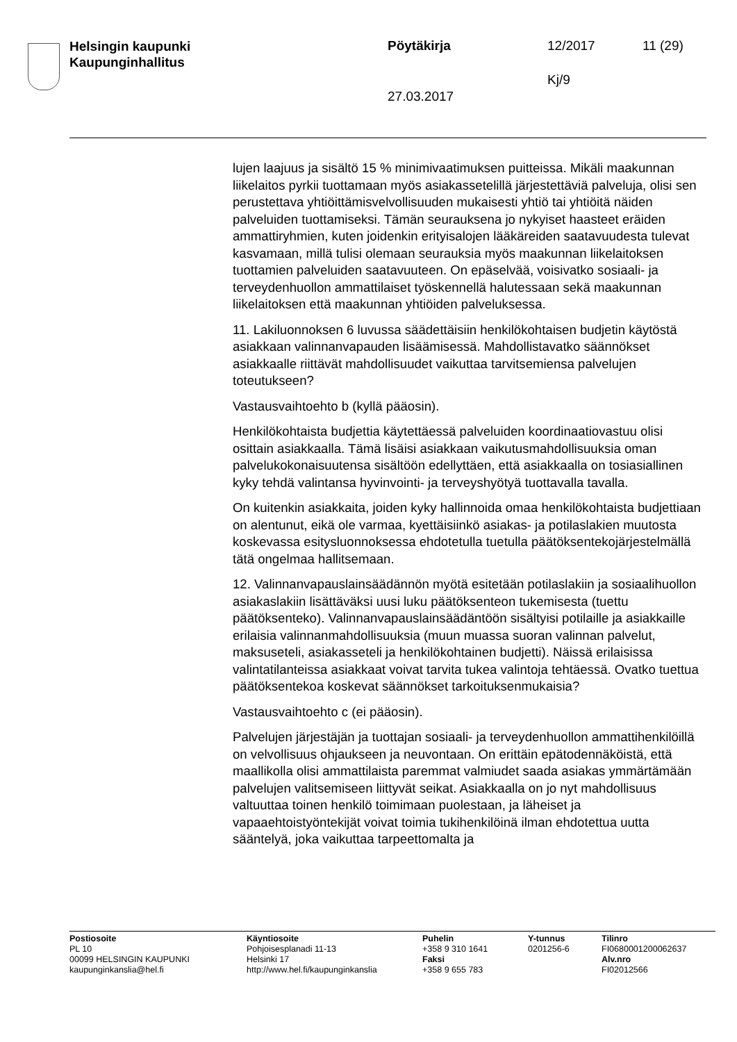Helsingin kaupunki
Kaupunginhallitus
Pöytäkirja 12/2017 11 (29)
Kj/9
27.03.2017
lujen laajuus ja sisältö 15 % minimivaatimuksen puitteissa. Mikäli maakunnan liikelaitos pyrkii tuottamaan myös asiakassetelillä järjestettäviä palveluja, olisi sen perustettava yhtiöittämisvelvollisuuden mukaisesti yhtiö tai yhtiöitä näiden palveluiden tuottamiseksi. Tämän seurauksena jo nykyiset haasteet eräiden ammattiryhmien, kuten joidenkin erityisalojen lääkäreiden saatavuudesta tulevat kasvamaan, millä tulisi olemaan seurauksia myös maakunnan liikelaitoksen tuottamien palveluiden saatavuuteen. On epäselvää, voisivatko sosiaali- ja terveydenhuollon ammattilaiset työskennellä halutessaan sekä maakunnan liikelaitoksen että maakunnan yhtiöiden palveluksessa.
11. Lakiluonnoksen 6 luvussa säädettäisiin henkilökohtaisen budjetin käytöstä asiakkaan valinnanvapauden lisäämisessä. Mahdollistavatko säännökset asiakkaalle riittävät mahdollisuudet vaikuttaa tarvitsemiensa palvelujen toteutukseen?
Vastausvaihtoehto b (kyllä pääosin).
Henkilökohtaista budjettia käytettäessä palveluiden koordinaatiovastuu olisi osittain asiakkaalla. Tämä lisäisi asiakkaan vaikutusmahdollisuuksia oman palvelukokonaisuutensa sisältöön edellyttäen, että asiakkaalla on tosiasiallinen kyky tehdä valintansa hyvinvointi- ja terveyshyötyä tuottavalla tavalla.
On kuitenkin asiakkaita, joiden kyky hallinnoida omaa henkilökohtaista budjettiaan on alentunut, eikä ole varmaa, kyettäisiinkö asiakas- ja potilaslakien muutosta koskevassa esitysluonnoksessa ehdotetulla tuetulla päätöksentekojärjestelmällä tätä ongelmaa hallitsemaan.
12. Valinnanvapauslainsäädännön myötä esitetään potilaslakiin ja sosiaalihuollon asiakaslakiin lisättäväksi uusi luku päätöksenteon tukemisesta (tuettu päätöksenteko). Valinnanvapauslainsäädäntöön sisältyisi potilaille ja asiakkaille erilaisia valinnanmahdollisuuksia (muun muassa suoran valinnan palvelut, maksuseteli, asiakasseteli ja henkilökohtainen budjetti). Näissä erilaisissa valintatilanteissa asiakkaat voivat tarvita tukea valintoja tehtäessä. Ovatko tuettua päätöksentekoa koskevat säännökset tarkoituksenmukaisia?
Vastausvaihtoehto c (ei pääosin).
Palvelujen järjestäjän ja tuottajan sosiaali- ja terveydenhuollon ammattihenkilöillä on velvollisuus ohjaukseen ja neuvontaan. On erittäin epätodennäköistä, että maallikolla olisi ammattilaista paremmat valmiudet saada asiakas ymmärtämään palvelujen valitsemiseen liittyvät seikat. Asiakkaalla on jo nyt mahdollisuus valtuuttaa toinen henkilö toimimaan puolestaan, ja läheiset ja vapaaehtoistyöntekijät voivat toimia tukihenkilöinä ilman ehdotettua uutta sääntelyä, joka vaikuttaa tarpeettomalta ja
Postiosoite
PL 10
00099 HELSINGIN KAUPUNKI
kaupunginkanslia@hel.fi
Käyntiosoite
Pohjoisesplanadi 11-13
Helsinki 17
http://www.hel.fi/kaupunginkanslia
Puhelin
+358 9 310 1641
Faksi
+358 9 655 783
Y-tunnus
0201256-6
Tilinro
FI0680001200062637
Alv.nro
FI02012566